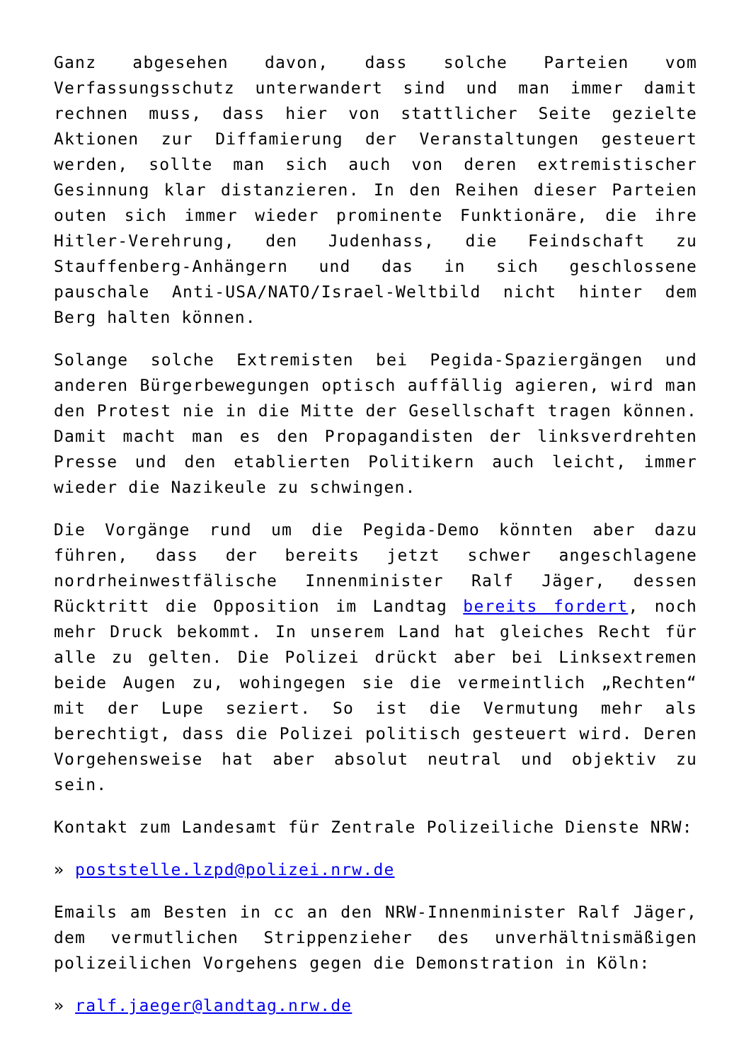Ganz abgesehen davon, dass solche Parteien vom Verfassungsschutz unterwandert sind und man immer damit rechnen muss, dass hier von stattlicher Seite gezielte Aktionen zur Diffamierung der Veranstaltungen gesteuert werden, sollte man sich auch von deren extremistischer Gesinnung klar distanzieren. In den Reihen dieser Parteien outen sich immer wieder prominente Funktionäre, die ihre Hitler-Verehrung, den Judenhass, die Feindschaft zu Stauffenberg-Anhängern und das in sich geschlossene pauschale Anti-USA/NATO/Israel-Weltbild nicht hinter dem Berg halten können.
Solange solche Extremisten bei Pegida-Spaziergängen und anderen Bürgerbewegungen optisch auffällig agieren, wird man den Protest nie in die Mitte der Gesellschaft tragen können. Damit macht man es den Propagandisten der linksverdrehten Presse und den etablierten Politikern auch leicht, immer wieder die Nazikeule zu schwingen.
Die Vorgänge rund um die Pegida-Demo könnten aber dazu führen, dass der bereits jetzt schwer angeschlagene nordrheinwestfälische Innenminister Ralf Jäger, dessen Rücktritt die Opposition im Landtag bereits fordert, noch mehr Druck bekommt. In unserem Land hat gleiches Recht für alle zu gelten. Die Polizei drückt aber bei Linksextremen beide Augen zu, wohingegen sie die vermeintlich „Rechten“ mit der Lupe seziert. So ist die Vermutung mehr als berechtigt, dass die Polizei politisch gesteuert wird. Deren Vorgehensweise hat aber absolut neutral und objektiv zu sein.
Kontakt zum Landesamt für Zentrale Polizeiliche Dienste NRW:
» poststelle.lzpd@polizei.nrw.de
Emails am Besten in cc an den NRW-Innenminister Ralf Jäger, dem vermutlichen Strippenzieher des unverhältnismäßigen polizeilichen Vorgehens gegen die Demonstration in Köln:
» ralf.jaeger@landtag.nrw.de